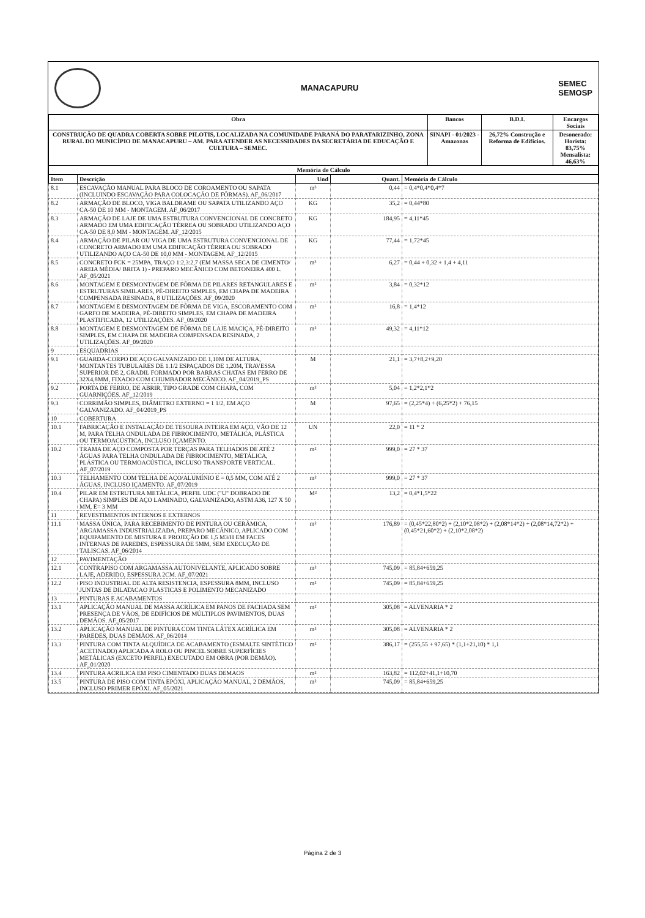MANACAPURU
SEMEC
SEMOSP
| Obra | Bancos | B.D.I. | Encargos Sociais |
| --- | --- | --- | --- |
| CONSTRUÇÃO DE QUADRA COBERTA SOBRE PILOTIS, LOCALIZADA NA COMUNIDADE PARANÁ DO PARATARIZINHO, ZONA RURAL DO MUNICÍPIO DE MANACAPURU – AM. PARA ATENDER AS NECESSIDADES DA SECRETÁRIA DE EDUCAÇÃO E CULTURA – SEMEC. | SINAPI - 01/2023 - Amazonas | 26,72% Construção e Reforma de Edifícios. | Desonerado: Horista: 83,75% Mensalista: 46,63% |
| Memória de Cálculo | | | |
| Item | Descrição | Und | Quant. | Memória de Cálculo |
| --- | --- | --- | --- | --- |
| 8.1 | ESCAVAÇÃO MANUAL PARA BLOCO DE COROAMENTO OU SAPATA (INCLUINDO ESCAVAÇÃO PARA COLOCAÇÃO DE FÔRMAS). AF_06/2017 | m³ | 0,44 | = 0,4*0,4*0,4*7 |
| 8.2 | ARMAÇÃO DE BLOCO, VIGA BALDRAME OU SAPATA UTILIZANDO AÇO CA-50 DE 10 MM - MONTAGEM. AF_06/2017 | KG | 35,2 | = 0,44*80 |
| 8.3 | ARMAÇÃO DE LAJE DE UMA ESTRUTURA CONVENCIONAL DE CONCRETO ARMADO EM UMA EDIFICAÇÃO TÉRREA OU SOBRADO UTILIZANDO AÇO CA-50 DE 8,0 MM - MONTAGEM. AF_12/2015 | KG | 184,95 | = 4,11*45 |
| 8.4 | ARMAÇÃO DE PILAR OU VIGA DE UMA ESTRUTURA CONVENCIONAL DE CONCRETO ARMADO EM UMA EDIFICAÇÃO TÉRREA OU SOBRADO UTILIZANDO AÇO CA-50 DE 10,0 MM - MONTAGEM. AF_12/2015 | KG | 77,44 | = 1,72*45 |
| 8.5 | CONCRETO FCK = 25MPA, TRAÇO 1:2,3:2,7 (EM MASSA SECA DE CIMENTO/ AREIA MÉDIA/ BRITA 1) - PREPARO MECÂNICO COM BETONEIRA 400 L. AF_05/2021 | m³ | 6,27 | = 0,44 + 0,32 + 1,4 + 4,11 |
| 8.6 | MONTAGEM E DESMONTAGEM DE FÔRMA DE PILARES RETANGULARES E ESTRUTURAS SIMILARES, PÉ-DIREITO SIMPLES, EM CHAPA DE MADEIRA COMPENSADA RESINADA, 8 UTILIZAÇÕES. AF_09/2020 | m² | 3,84 | = 0,32*12 |
| 8.7 | MONTAGEM E DESMONTAGEM DE FÔRMA DE VIGA, ESCORAMENTO COM GARFO DE MADEIRA, PÉ-DIREITO SIMPLES, EM CHAPA DE MADEIRA PLASTIFICADA, 12 UTILIZAÇÕES. AF_09/2020 | m² | 16,8 | = 1,4*12 |
| 8.8 | MONTAGEM E DESMONTAGEM DE FÔRMA DE LAJE MACIÇA, PÉ-DIREITO SIMPLES, EM CHAPA DE MADEIRA COMPENSADA RESINADA, 2 UTILIZAÇÕES. AF_09/2020 | m² | 49,32 | = 4,11*12 |
| 9 | ESQUADRIAS | | | |
| 9.1 | GUARDA-CORPO DE AÇO GALVANIZADO DE 1,10M DE ALTURA, MONTANTES TUBULARES DE 1.1/2 ESPAÇADOS DE 1,20M, TRAVESSA SUPERIOR DE 2, GRADIL FORMADO POR BARRAS CHATAS EM FERRO DE 32X4,8MM, FIXADO COM CHUMBADOR MECÂNICO. AF_04/2019_PS | M | 21,1 | = 3,7+8,2+9,20 |
| 9.2 | PORTA DE FERRO, DE ABRIR, TIPO GRADE COM CHAPA, COM GUARNIÇÕES. AF_12/2019 | m² | 5,04 | = 1,2*2,1*2 |
| 9.3 | CORRIMÃO SIMPLES, DIÂMETRO EXTERNO = 1 1/2, EM AÇO GALVANIZADO. AF_04/2019_PS | M | 97,65 | = (2,25*4) + (6,25*2) + 76,15 |
| 10 | COBERTURA | | | |
| 10.1 | FABRICAÇÃO E INSTALAÇÃO DE TESOURA INTEIRA EM AÇO, VÃO DE 12 M, PARA TELHA ONDULADA DE FIBROCIMENTO, METÁLICA, PLÁSTICA OU TERMOACÚSTICA, INCLUSO IÇAMENTO. | UN | 22,0 | = 11 * 2 |
| 10.2 | TRAMA DE AÇO COMPOSTA POR TERÇAS PARA TELHADOS DE ATÉ 2 ÁGUAS PARA TELHA ONDULADA DE FIBROCIMENTO, METÁLICA, PLÁSTICA OU TERMOACÚSTICA, INCLUSO TRANSPORTE VERTICAL. AF_07/2019 | m² | 999,0 | = 27 * 37 |
| 10.3 | TELHAMENTO COM TELHA DE AÇO/ALUMÍNIO E = 0,5 MM, COM ATÉ 2 ÁGUAS, INCLUSO IÇAMENTO. AF_07/2019 | m² | 999,0 | = 27 * 37 |
| 10.4 | PILAR EM ESTRUTURA METÁLICA, PERFIL UDC ("U" DOBRADO DE CHAPA) SIMPLES DE AÇO LAMINADO, GALVANIZADO, ASTM A36, 127 X 50 MM, E= 3 MM | M² | 13,2 | = 0,4*1,5*22 |
| 11 | REVESTIMENTOS INTERNOS E EXTERNOS | | | |
| 11.1 | MASSA ÚNICA, PARA RECEBIMENTO DE PINTURA OU CERÂMICA, ARGAMASSA INDUSTRIALIZADA, PREPARO MECÂNICO, APLICADO COM EQUIPAMENTO DE MISTURA E PROJEÇÃO DE 1,5 M3/H EM FACES INTERNAS DE PAREDES, ESPESSURA DE 5MM, SEM EXECUÇÃO DE TALISCAS. AF_06/2014 | m² | 176,89 | = (0,45*22,80*2) + (2,10*2,08*2) + (2,08*14*2) + (2,08*14,72*2) + (0,45*21,60*2) + (2,10*2,08*2) |
| 12 | PAVIMENTAÇÃO | | | |
| 12.1 | CONTRAPISO COM ARGAMASSA AUTONIVELANTE, APLICADO SOBRE LAJE, ADERIDO, ESPESSURA 2CM. AF_07/2021 | m² | 745,09 | = 85,84+659,25 |
| 12.2 | PISO INDUSTRIAL DE ALTA RESISTENCIA, ESPESSURA 8MM, INCLUSO JUNTAS DE DILATACAO PLASTICAS E POLIMENTO MECANIZADO | m² | 745,09 | = 85,84+659,25 |
| 13 | PINTURAS E ACABAMENTOS | | | |
| 13.1 | APLICAÇÃO MANUAL DE MASSA ACRÍLICA EM PANOS DE FACHADA SEM PRESENÇA DE VÃOS, DE EDIFÍCIOS DE MÚLTIPLOS PAVIMENTOS, DUAS DEMÃOS. AF_05/2017 | m² | 305,08 | = ALVENARIA * 2 |
| 13.2 | APLICAÇÃO MANUAL DE PINTURA COM TINTA LÁTEX ACRÍLICA EM PAREDES, DUAS DEMÃOS. AF_06/2014 | m² | 305,08 | = ALVENARIA * 2 |
| 13.3 | PINTURA COM TINTA ALQUÍDICA DE ACABAMENTO (ESMALTE SINTÉTICO ACETINADO) APLICADA A ROLO OU PINCEL SOBRE SUPERFÍCIES METÁLICAS (EXCETO PERFIL) EXECUTADO EM OBRA (POR DEMÃO). AF_01/2020 | m² | 386,17 | = (255,55 + 97,65) * (1,1+21,10) * 1,1 |
| 13.4 | PINTURA ACRILICA EM PISO CIMENTADO DUAS DEMAOS | m² | 163,82 | = 112,02+41,1+10,70 |
| 13.5 | PINTURA DE PISO COM TINTA EPÓXI, APLICAÇÃO MANUAL, 2 DEMÃOS, INCLUSO PRIMER EPÓXI. AF_05/2021 | m² | 745,09 | = 85,84+659,25 |
Página 2 de 3